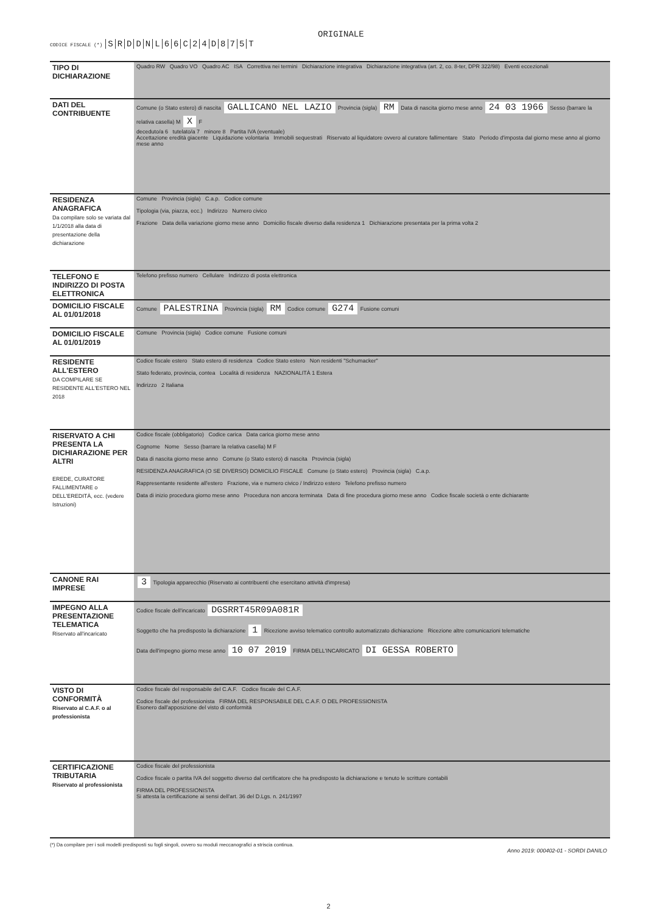ORIGINALE
CODICE FISCALE (*) SRDDNL 66 C 24 D 875 T
| TIPO DI DICHIARAZIONE | Quadro RW Quadro VO Quadro AC ISA Correttiva nei termini Dichiarazione integrativa Dichiarazione integrativa (art. 2, co. 8-ter, DPR 322/98) Eventi eccezionali |
| DATI DEL CONTRIBUENTE | Comune (o Stato estero) di nascita GALLICANO NEL LAZIO Provincia (sigla) RM Data di nascita giorno mese anno 24 03 1966 Sesso (barrare la relativa casella) M X F deceduto/a 6 tutelato/a 7 minore 8 Partita IVA (eventuale) Accettazione eredità giacente Liquidazione volontaria Immobili sequestrati Riservato al liquidatore ovvero al curatore fallimentare Stato Periodo d'imposta dal giorno mese anno al giorno mese anno |
| RESIDENZA ANAGRAFICA Da compilare solo se variata dal 1/1/2018 alla data di presentazione della dichiarazione | Comune Provincia (sigla) C.a.p. Codice comune Tipologia (via, piazza, ecc.) Indirizzo Numero civico Frazione Data della variazione giorno mese anno Domicilio fiscale diverso dalla residenza 1 Dichiarazione presentata per la prima volta 2 |
| TELEFONO E INDIRIZZO DI POSTA ELETTRONICA | Telefono prefisso numero Cellulare Indirizzo di posta elettronica |
| DOMICILIO FISCALE AL 01/01/2018 | Comune PALESTRINA Provincia (sigla) RM Codice comune G274 Fusione comuni |
| DOMICILIO FISCALE AL 01/01/2019 | Comune Provincia (sigla) Codice comune Fusione comuni |
| RESIDENTE ALL'ESTERO DA COMPILARE SE RESIDENTE ALL'ESTERO NEL 2018 | Codice fiscale estero Stato estero di residenza Codice Stato estero Non residenti "Schumacker" Stato federato, provincia, contea Località di residenza NAZIONALITÀ 1 Estera Indirizzo 2 Italiana |
| RISERVATO A CHI PRESENTA LA DICHIARAZIONE PER ALTRI EREDE, CURATORE FALLIMENTARE o DELL'EREDITÀ, ecc. (vedere Istruzioni) | Codice fiscale (obbligatorio) Codice carica Data carica giorno mese anno Cognome Nome Sesso (barrare la relativa casella) M F Data di nascita giorno mese anno Comune (o Stato estero) di nascita Provincia (sigla) RESIDENZA ANAGRAFICA (O SE DIVERSO) DOMICILIO FISCALE Comune (o Stato estero) Provincia (sigla) C.a.p. Rappresentante residente all'estero Frazione, via e numero civico / Indirizzo estero Telefono prefisso numero Data di inizio procedura giorno mese anno Procedura non ancora terminata Data di fine procedura giorno mese anno Codice fiscale società o ente dichiarante |
| CANONE RAI IMPRESE | 3 Tipologia apparecchio (Riservato ai contribuenti che esercitano attività d'impresa) |
| IMPEGNO ALLA PRESENTAZIONE TELEMATICA Riservato all'incaricato | Codice fiscale dell'incaricato DGSRRT45R09A081R Soggetto che ha predisposto la dichiarazione 1 Ricezione avviso telematico controllo automatizzato dichiarazione Ricezione altre comunicazioni telematiche Data dell'impegno giorno mese anno 10 07 2019 FIRMA DELL'INCARICATO DI GESSA ROBERTO |
| VISTO DI CONFORMITÀ Riservato al C.A.F. o al professionista | Codice fiscale del responsabile del C.A.F. Codice fiscale del C.A.F. Codice fiscale del professionista FIRMA DEL RESPONSABILE DEL C.A.F. O DEL PROFESSIONISTA Esonero dall'apposizione del visto di conformità |
| CERTIFICAZIONE TRIBUTARIA Riservato al professionista | Codice fiscale del professionista Codice fiscale o partita IVA del soggetto diverso dal certificatore che ha predisposto la dichiarazione e tenuto le scritture contabili FIRMA DEL PROFESSIONISTA Si attesta la certificazione ai sensi dell'art. 36 del D.Lgs. n. 241/1997 |
(*) Da compilare per i soli modelli predisposti su fogli singoli, ovvero su moduli meccanografici a striscia continua.
Anno 2019: 000402-01 - SORDI DANILO
2